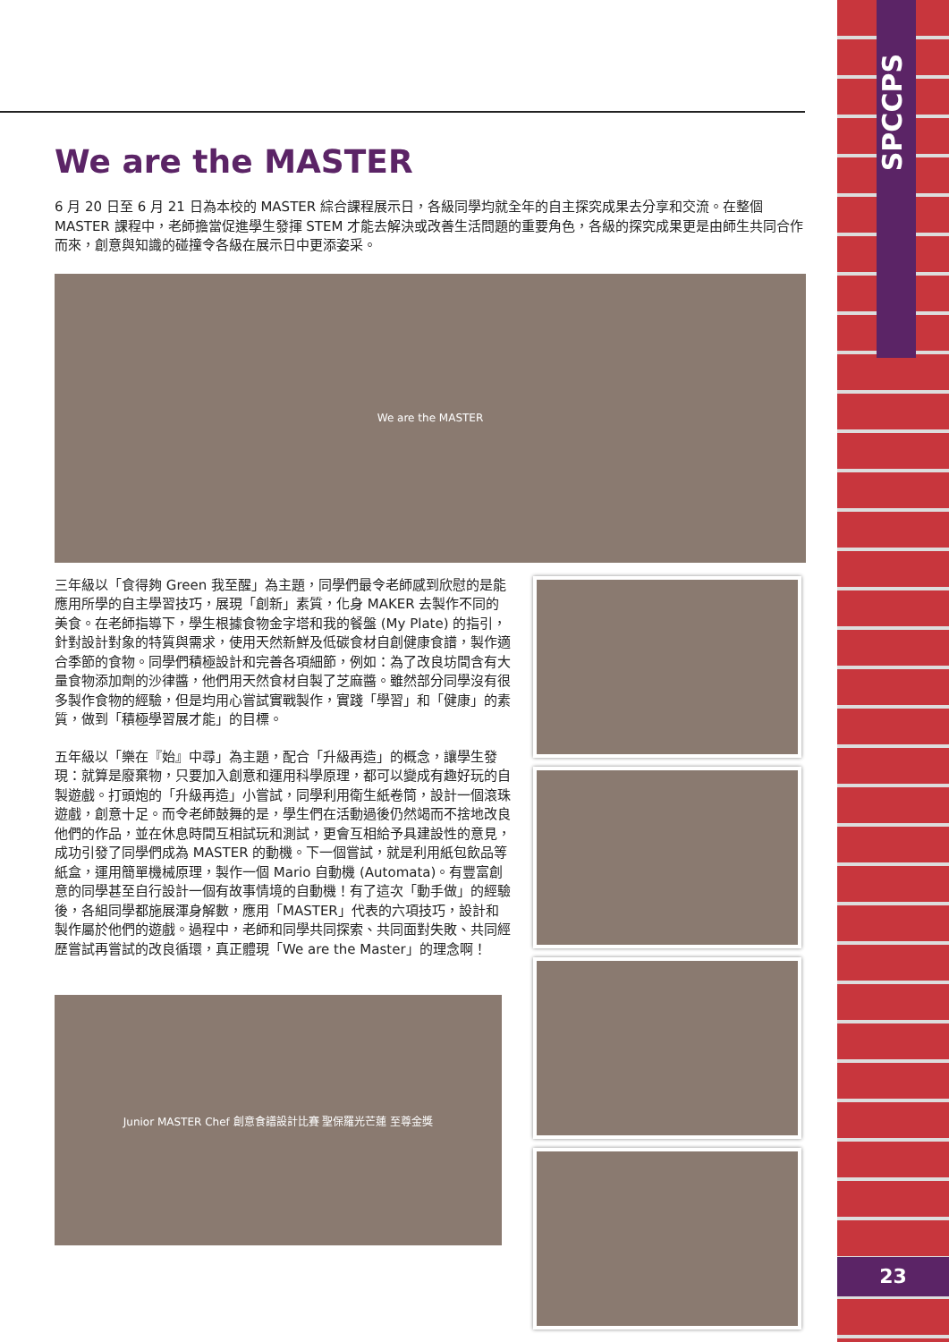SPCCPS
23
We are the MASTER
6 月 20 日至 6 月 21 日為本校的 MASTER 綜合課程展示日，各級同學均就全年的自主探究成果去分享和交流。在整個 MASTER 課程中，老師擔當促進學生發揮 STEM 才能去解決或改善生活問題的重要角色，各級的探究成果更是由師生共同合作而來，創意與知識的碰撞令各級在展示日中更添姿采。
We are the MASTER
三年級以「食得夠 Green 我至醒」為主題，同學們最令老師感到欣慰的是能應用所學的自主學習技巧，展現「創新」素質，化身 MAKER 去製作不同的美食。在老師指導下，學生根據食物金字塔和我的餐盤 (My Plate) 的指引，針對設計對象的特質與需求，使用天然新鮮及低碳食材自創健康食譜，製作適合季節的食物。同學們積極設計和完善各項細節，例如：為了改良坊間含有大量食物添加劑的沙律醬，他們用天然食材自製了芝麻醬。雖然部分同學沒有很多製作食物的經驗，但是均用心嘗試實戰製作，實踐「學習」和「健康」的素質，做到「積極學習展才能」的目標。
五年級以「樂在『始』中尋」為主題，配合「升級再造」的概念，讓學生發現：就算是廢棄物，只要加入創意和運用科學原理，都可以變成有趣好玩的自製遊戲。打頭炮的「升級再造」小嘗試，同學利用衛生紙卷筒，設計一個滾珠遊戲，創意十足。而令老師鼓舞的是，學生們在活動過後仍然竭而不捨地改良他們的作品，並在休息時間互相試玩和測試，更會互相給予具建設性的意見，成功引發了同學們成為 MASTER 的動機。下一個嘗試，就是利用紙包飲品等紙盒，運用簡單機械原理，製作一個 Mario 自動機 (Automata)。有豐富創意的同學甚至自行設計一個有故事情境的自動機！有了這次「動手做」的經驗後，各組同學都施展渾身解數，應用「MASTER」代表的六項技巧，設計和製作屬於他們的遊戲。過程中，老師和同學共同探索、共同面對失敗、共同經歷嘗試再嘗試的改良循環，真正體現「We are the Master」的理念啊！
Junior MASTER Chef 創意食譜設計比賽 聖保羅光芒蓮 至尊金獎